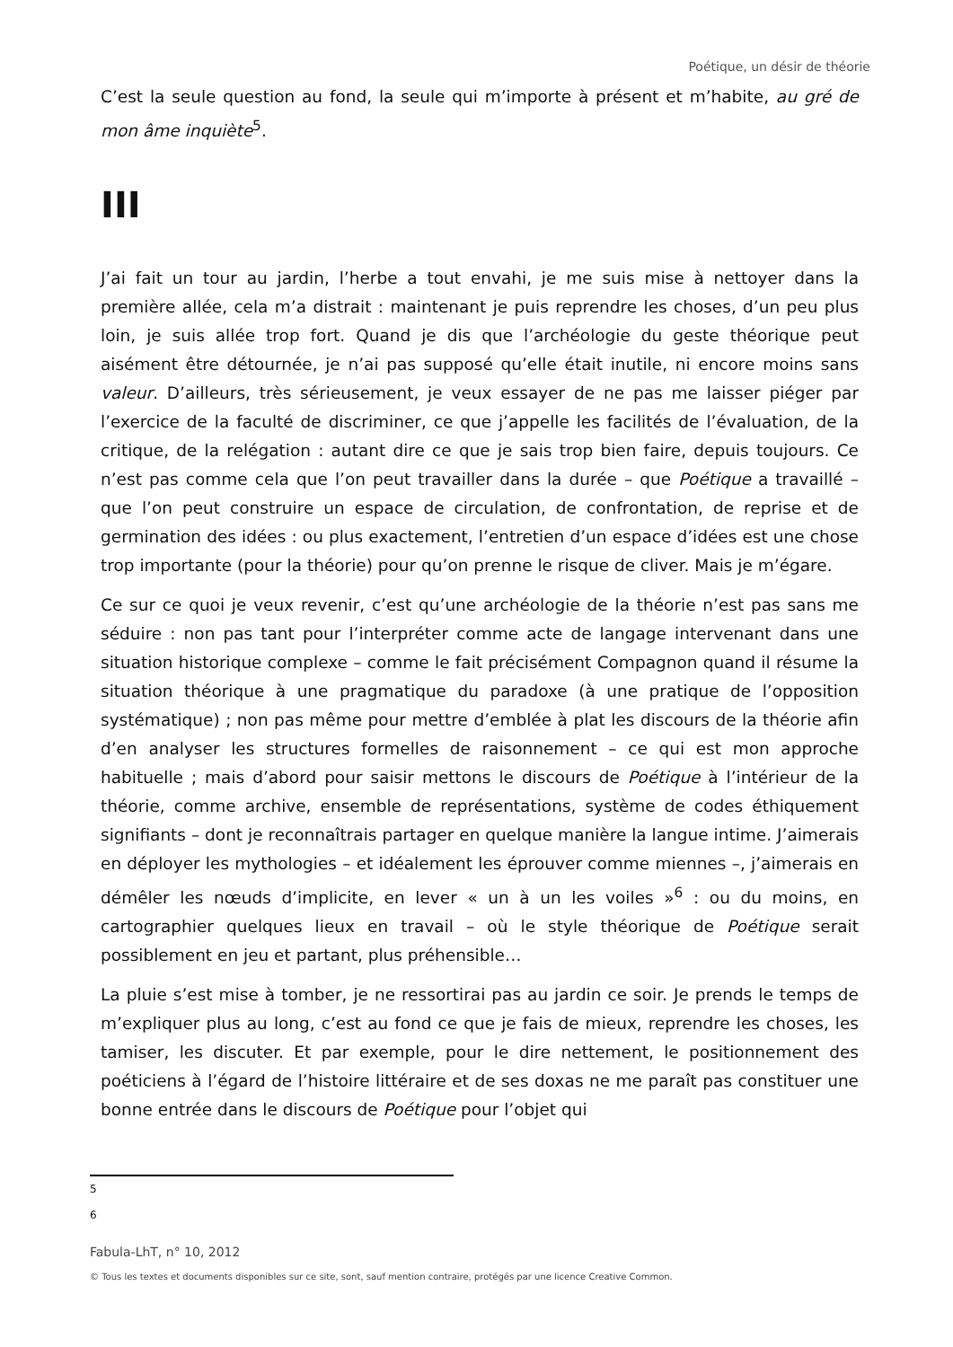Poétique, un désir de théorie
C’est la seule question au fond, la seule qui m’importe à présent et m’habite, au gré de mon âme inquiète<sup>5</sup>.
III
J’ai fait un tour au jardin, l’herbe a tout envahi, je me suis mise à nettoyer dans la première allée, cela m’a distrait : maintenant je puis reprendre les choses, d’un peu plus loin, je suis allée trop fort. Quand je dis que l’archéologie du geste théorique peut aisément être détournée, je n’ai pas supposé qu’elle était inutile, ni encore moins sans valeur. D’ailleurs, très sérieusement, je veux essayer de ne pas me laisser piéger par l’exercice de la faculté de discriminer, ce que j’appelle les facilités de l’évaluation, de la critique, de la relégation : autant dire ce que je sais trop bien faire, depuis toujours. Ce n’est pas comme cela que l’on peut travailler dans la durée – que Poétique a travaillé – que l’on peut construire un espace de circulation, de confrontation, de reprise et de germination des idées : ou plus exactement, l’entretien d’un espace d’idées est une chose trop importante (pour la théorie) pour qu’on prenne le risque de cliver. Mais je m’égare.
Ce sur ce quoi je veux revenir, c’est qu’une archéologie de la théorie n’est pas sans me séduire : non pas tant pour l’interpréter comme acte de langage intervenant dans une situation historique complexe – comme le fait précisément Compagnon quand il résume la situation théorique à une pragmatique du paradoxe (à une pratique de l’opposition systématique) ; non pas même pour mettre d’emblée à plat les discours de la théorie afin d’en analyser les structures formelles de raisonnement – ce qui est mon approche habituelle ; mais d’abord pour saisir mettons le discours de Poétique à l’intérieur de la théorie, comme archive, ensemble de représentations, système de codes éthiquement signifiants – dont je reconnaîtrais partager en quelque manière la langue intime. J’aimerais en déployer les mythologies – et idéalement les éprouver comme miennes –, j’aimerais en démêler les nœuds d’implicite, en lever « un à un les voiles »<sup>6</sup> : ou du moins, en cartographier quelques lieux en travail – où le style théorique de Poétique serait possiblement en jeu et partant, plus préhensible…
La pluie s’est mise à tomber, je ne ressortirai pas au jardin ce soir. Je prends le temps de m’expliquer plus au long, c’est au fond ce que je fais de mieux, reprendre les choses, les tamiser, les discuter. Et par exemple, pour le dire nettement, le positionnement des poéticiens à l’égard de l’histoire littéraire et de ses doxas ne me paraît pas constituer une bonne entrée dans le discours de Poétique pour l’objet qui
5
6
Fabula-LhT, n° 10, 2012
© Tous les textes et documents disponibles sur ce site, sont, sauf mention contraire, protégés par une licence Creative Common.